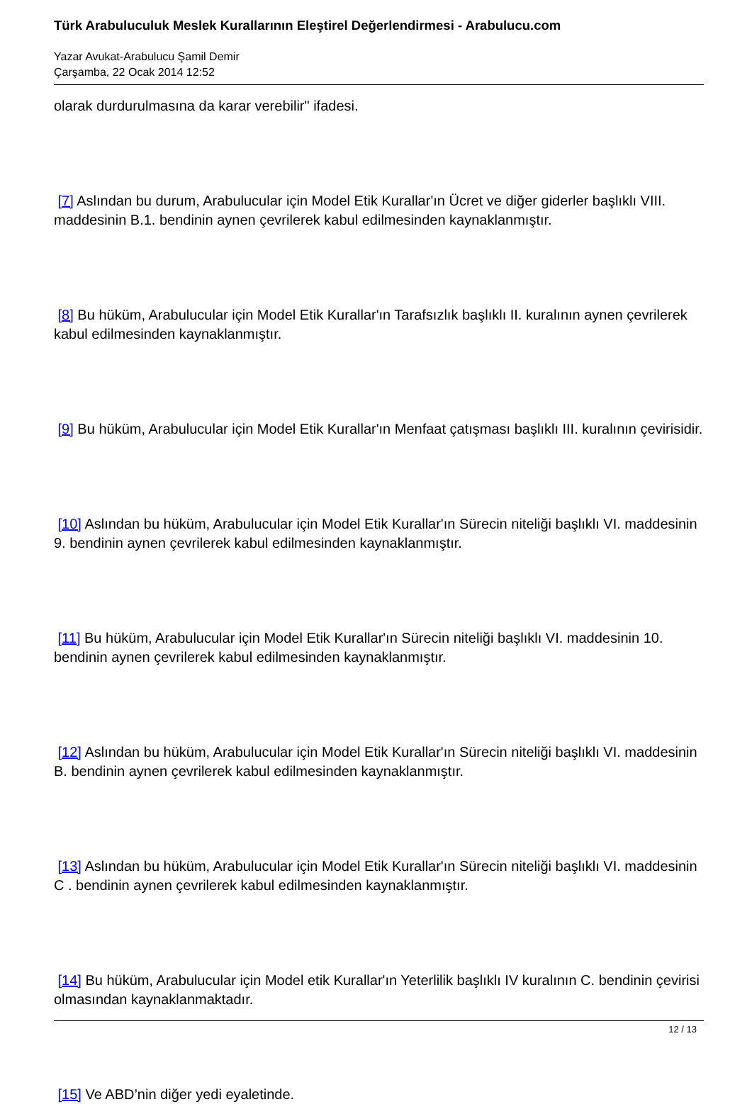Türk Arabuluculuk Meslek Kurallarının Eleştirel Değerlendirmesi - Arabulucu.com
Yazar Avukat-Arabulucu Şamil Demir
Çarşamba, 22 Ocak 2014 12:52
olarak durdurulmasına da karar verebilir" ifadesi.
[7] Aslından bu durum, Arabulucular için Model Etik Kurallar'ın Ücret ve diğer giderler başlıklı VIII. maddesinin B.1. bendinin aynen çevrilerek kabul edilmesinden kaynaklanmıştır.
[8] Bu hüküm, Arabulucular için Model Etik Kurallar'ın Tarafsızlık başlıklı II. kuralının aynen çevrilerek kabul edilmesinden kaynaklanmıştır.
[9] Bu hüküm, Arabulucular için Model Etik Kurallar'ın Menfaat çatışması başlıklı III. kuralının çevirisidir.
[10] Aslından bu hüküm, Arabulucular için Model Etik Kurallar'ın Sürecin niteliği başlıklı VI. maddesinin 9. bendinin aynen çevrilerek kabul edilmesinden kaynaklanmıştır.
[11] Bu hüküm, Arabulucular için Model Etik Kurallar'ın Sürecin niteliği başlıklı VI. maddesinin 10. bendinin aynen çevrilerek kabul edilmesinden kaynaklanmıştır.
[12] Aslından bu hüküm, Arabulucular için Model Etik Kurallar'ın Sürecin niteliği başlıklı VI. maddesinin B. bendinin aynen çevrilerek kabul edilmesinden kaynaklanmıştır.
[13] Aslından bu hüküm, Arabulucular için Model Etik Kurallar'ın Sürecin niteliği başlıklı VI. maddesinin C . bendinin aynen çevrilerek kabul edilmesinden kaynaklanmıştır.
[14] Bu hüküm, Arabulucular için Model etik Kurallar'ın Yeterlilik başlıklı IV kuralının C. bendinin çevirisi olmasından kaynaklanmaktadır.
[15] Ve ABD’nin diğer yedi eyaletinde.
12 / 13